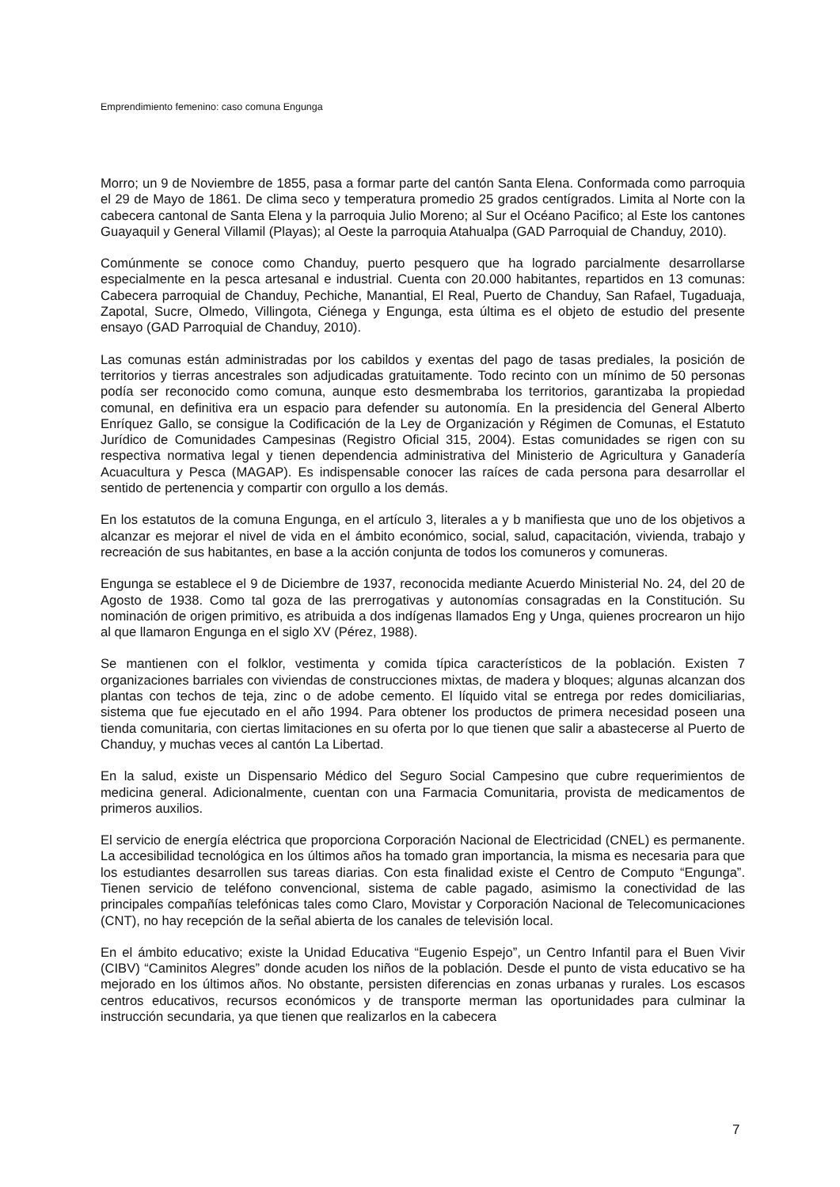Emprendimiento femenino: caso comuna Engunga
Morro; un 9 de Noviembre de 1855, pasa a formar parte del cantón Santa Elena. Conformada como parroquia el 29 de Mayo de 1861. De clima seco y temperatura promedio 25 grados centígrados. Limita al Norte con la cabecera cantonal de Santa Elena y la parroquia Julio Moreno; al Sur el Océano Pacifico; al Este los cantones Guayaquil y General Villamil (Playas); al Oeste la parroquia Atahualpa (GAD Parroquial de Chanduy, 2010).
Comúnmente se conoce como Chanduy, puerto pesquero que ha logrado parcialmente desarrollarse especialmente en la pesca artesanal e industrial. Cuenta con 20.000 habitantes, repartidos en 13 comunas: Cabecera parroquial de Chanduy, Pechiche, Manantial, El Real, Puerto de Chanduy, San Rafael, Tugaduaja, Zapotal, Sucre, Olmedo, Villingota, Ciénega y Engunga, esta última es el objeto de estudio del presente ensayo (GAD Parroquial de Chanduy, 2010).
Las comunas están administradas por los cabildos y exentas del pago de tasas prediales, la posición de territorios y tierras ancestrales son adjudicadas gratuitamente. Todo recinto con un mínimo de 50 personas podía ser reconocido como comuna, aunque esto desmembraba los territorios, garantizaba la propiedad comunal, en definitiva era un espacio para defender su autonomía. En la presidencia del General Alberto Enríquez Gallo, se consigue la Codificación de la Ley de Organización y Régimen de Comunas, el Estatuto Jurídico de Comunidades Campesinas (Registro Oficial 315, 2004). Estas comunidades se rigen con su respectiva normativa legal y tienen dependencia administrativa del Ministerio de Agricultura y Ganadería Acuacultura y Pesca (MAGAP). Es indispensable conocer las raíces de cada persona para desarrollar el sentido de pertenencia y compartir con orgullo a los demás.
En los estatutos de la comuna Engunga, en el artículo 3, literales a y b manifiesta que uno de los objetivos a alcanzar es mejorar el nivel de vida en el ámbito económico, social, salud, capacitación, vivienda, trabajo y recreación de sus habitantes, en base a la acción conjunta de todos los comuneros y comuneras.
Engunga se establece el 9 de Diciembre de 1937, reconocida mediante Acuerdo Ministerial No. 24, del 20 de Agosto de 1938. Como tal goza de las prerrogativas y autonomías consagradas en la Constitución. Su nominación de origen primitivo, es atribuida a dos indígenas llamados Eng y Unga, quienes procrearon un hijo al que llamaron Engunga en el siglo XV (Pérez, 1988).
Se mantienen con el folklor, vestimenta y comida típica característicos de la población. Existen 7 organizaciones barriales con viviendas de construcciones mixtas, de madera y bloques; algunas alcanzan dos plantas con techos de teja, zinc o de adobe cemento. El líquido vital se entrega por redes domiciliarias, sistema que fue ejecutado en el año 1994. Para obtener los productos de primera necesidad poseen una tienda comunitaria, con ciertas limitaciones en su oferta por lo que tienen que salir a abastecerse al Puerto de Chanduy, y muchas veces al cantón La Libertad.
En la salud, existe un Dispensario Médico del Seguro Social Campesino que cubre requerimientos de medicina general. Adicionalmente, cuentan con una Farmacia Comunitaria, provista de medicamentos de primeros auxilios.
El servicio de energía eléctrica que proporciona Corporación Nacional de Electricidad (CNEL) es permanente. La accesibilidad tecnológica en los últimos años ha tomado gran importancia, la misma es necesaria para que los estudiantes desarrollen sus tareas diarias. Con esta finalidad existe el Centro de Computo “Engunga”. Tienen servicio de teléfono convencional, sistema de cable pagado, asimismo la conectividad de las principales compañías telefónicas tales como Claro, Movistar y Corporación Nacional de Telecomunicaciones (CNT), no hay recepción de la señal abierta de los canales de televisión local.
En el ámbito educativo; existe la Unidad Educativa “Eugenio Espejo”, un Centro Infantil para el Buen Vivir (CIBV) “Caminitos Alegres” donde acuden los niños de la población. Desde el punto de vista educativo se ha mejorado en los últimos años. No obstante, persisten diferencias en zonas urbanas y rurales. Los escasos centros educativos, recursos económicos y de transporte merman las oportunidades para culminar la instrucción secundaria, ya que tienen que realizarlos en la cabecera
7